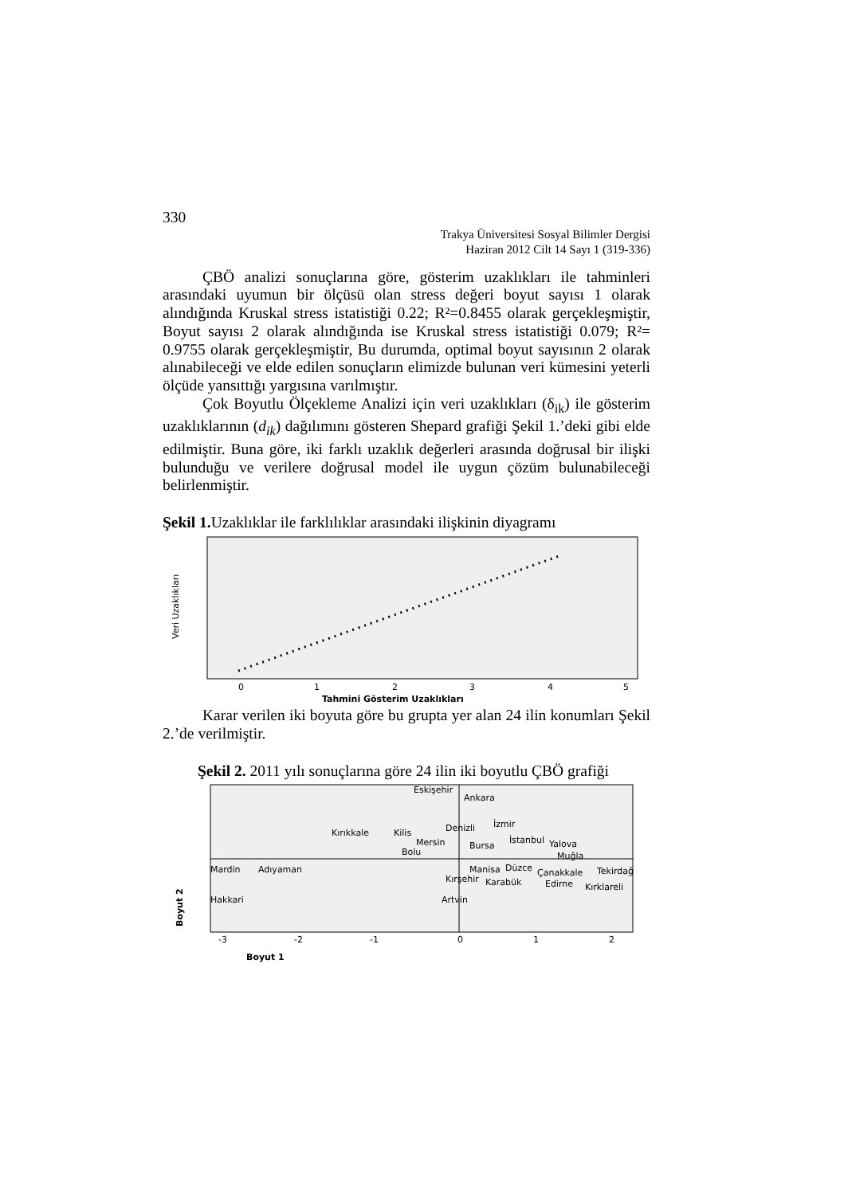330
Trakya Üniversitesi Sosyal Bilimler Dergisi
Haziran 2012 Cilt 14 Sayı 1 (319-336)
ÇBÖ analizi sonuçlarına göre, gösterim uzaklıkları ile tahminleri arasındaki uyumun bir ölçüsü olan stress değeri boyut sayısı 1 olarak alındığında Kruskal stress istatistiği 0.22; R²=0.8455 olarak gerçekleşmiştir, Boyut sayısı 2 olarak alındığında ise Kruskal stress istatistiği 0.079; R²= 0.9755 olarak gerçekleşmiştir, Bu durumda, optimal boyut sayısının 2 olarak alınabileceği ve elde edilen sonuçların elimizde bulunan veri kümesini yeterli ölçüde yansıttığı yargısına varılmıştır.
Çok Boyutlu Ölçekleme Analizi için veri uzaklıkları (δ<sub>ik</sub>) ile gösterim uzaklıklarının (d<sub>ik</sub>) dağılımını gösteren Shepard grafiği Şekil 1.’deki gibi elde edilmiştir. Buna göre, iki farklı uzaklık değerleri arasında doğrusal bir ilişki bulunduğu ve verilere doğrusal model ile uygun çözüm bulunabileceği belirlenmiştir.
Şekil 1. Uzaklıklar ile farklılıklar arasındaki ilişkinin diyagramı
Veri Uzaklıkları
0
1
2
3
4
5
Tahmini Gösterim Uzaklıkları
Karar verilen iki boyuta göre bu grupta yer alan 24 ilin konumları Şekil 2.’de verilmiştir.
Şekil 2. 2011 yılı sonuçlarına göre 24 ilin iki boyutlu ÇBÖ grafiği
Boyut 2
Eskişehir
Ankara
Kırıkkale
Kilis
Denizli
İzmir
Mersin
Bursa
İstanbul
Yalova
Bolu
Muğla
Mardin
Adıyaman
Manisa
Düzce
Çanakkale
Tekirdağ
Kırşehir
Karabük
Edirne
Kırklareli
Hakkari
Artvin
-3
-2
-1
0
1
2
Boyut 1